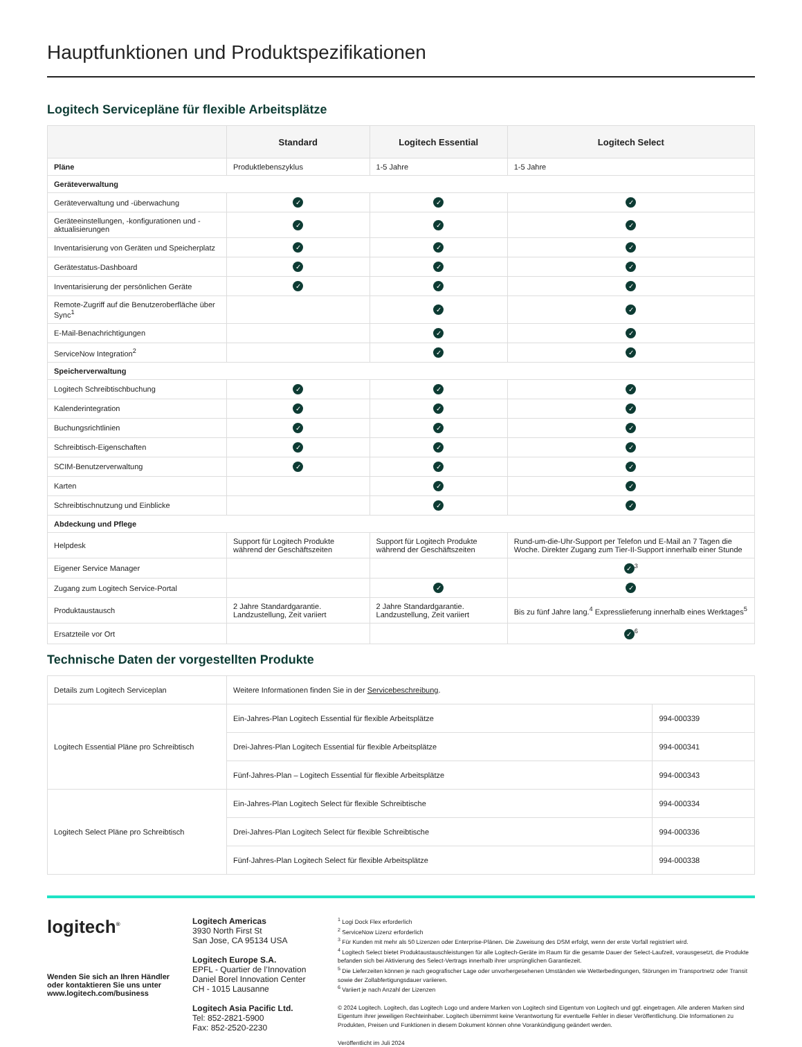Hauptfunktionen und Produktspezifikationen
Logitech Servicepläne für flexible Arbeitsplätze
| | Standard | Logitech Essential | Logitech Select |
| --- | --- | --- | --- |
| Pläne | Produktlebenszyklus | 1-5 Jahre | 1-5 Jahre |
| Geräteverwaltung | | | |
| Geräteverwaltung und -überwachung | ✓ | ✓ | ✓ |
| Geräteeinstellungen, -konfigurationen und -aktualisierungen | ✓ | ✓ | ✓ |
| Inventarisierung von Geräten und Speicherplatz | ✓ | ✓ | ✓ |
| Gerätestatus-Dashboard | ✓ | ✓ | ✓ |
| Inventarisierung der persönlichen Geräte | ✓ | ✓ | ✓ |
| Remote-Zugriff auf die Benutzeroberfläche über Sync<sup>1</sup> | | ✓ | ✓ |
| E-Mail-Benachrichtigungen | | ✓ | ✓ |
| ServiceNow Integration<sup>2</sup> | | ✓ | ✓ |
| Speicherverwaltung | | | |
| Logitech Schreibtischbuchung | ✓ | ✓ | ✓ |
| Kalenderintegration | ✓ | ✓ | ✓ |
| Buchungsrichtlinien | ✓ | ✓ | ✓ |
| Schreibtisch-Eigenschaften | ✓ | ✓ | ✓ |
| SCIM-Benutzerverwaltung | ✓ | ✓ | ✓ |
| Karten | | ✓ | ✓ |
| Schreibtischnutzung und Einblicke | | ✓ | ✓ |
| Abdeckung und Pflege | | | |
| Helpdesk | Support für Logitech Produkte während der Geschäftszeiten | Support für Logitech Produkte während der Geschäftszeiten | Rund-um-die-Uhr-Support per Telefon und E-Mail an 7 Tagen die Woche. Direkter Zugang zum Tier-II-Support innerhalb einer Stunde |
| Eigener Service Manager | | | ✓<sup>3</sup> |
| Zugang zum Logitech Service-Portal | | ✓ | ✓ |
| Produktaustausch | 2 Jahre Standardgarantie. Landzustellung, Zeit variiert | 2 Jahre Standardgarantie. Landzustellung, Zeit variiert | Bis zu fünf Jahre lang.<sup>4</sup> Expresslieferung innerhalb eines Werktages<sup>5</sup> |
| Ersatzteile vor Ort | | | ✓<sup>6</sup> |
Technische Daten der vorgestellten Produkte
| Details zum Logitech Serviceplan | Weitere Informationen finden Sie in der Servicebeschreibung . | |
| Logitech Essential Pläne pro Schreibtisch | Ein-Jahres-Plan Logitech Essential für flexible Arbeitsplätze | 994-000339 |
| | Drei-Jahres-Plan Logitech Essential für flexible Arbeitsplätze | 994-000341 |
| | Fünf-Jahres-Plan – Logitech Essential für flexible Arbeitsplätze | 994-000343 |
| Logitech Select Pläne pro Schreibtisch | Ein-Jahres-Plan Logitech Select für flexible Schreibtische | 994-000334 |
| | Drei-Jahres-Plan Logitech Select für flexible Schreibtische | 994-000336 |
| | Fünf-Jahres-Plan Logitech Select für flexible Arbeitsplätze | 994-000338 |
logitech<sup>®</sup>
Wenden Sie sich an Ihren Händler oder kontaktieren Sie uns unter www.logitech.com/business
Logitech Americas
3930 North First St
San Jose, CA 95134 USA
Logitech Europe S.A.
EPFL - Quartier de l’Innovation
Daniel Borel Innovation Center
CH - 1015 Lausanne
Logitech Asia Pacific Ltd.
Tel: 852-2821-5900
Fax: 852-2520-2230
<sup>1</sup> Logi Dock Flex erforderlich
<sup>2</sup> ServiceNow Lizenz erforderlich
<sup>3</sup> Für Kunden mit mehr als 50 Lizenzen oder Enterprise-Plänen. Die Zuweisung des DSM erfolgt, wenn der erste Vorfall registriert wird.
<sup>4</sup> Logitech Select bietet Produktaustauschleistungen für alle Logitech-Geräte im Raum für die gesamte Dauer der Select-Laufzeit, vorausgesetzt, die Produkte befanden sich bei Aktivierung des Select-Vertrags innerhalb ihrer ursprünglichen Garantiezeit.
<sup>5</sup> Die Lieferzeiten können je nach geografischer Lage oder unvorhergesehenen Umständen wie Wetterbedingungen, Störungen im Transportnetz oder Transit sowie der Zollabfertigungsdauer variieren.
<sup>6</sup> Variiert je nach Anzahl der Lizenzen
© 2024 Logitech. Logitech, das Logitech Logo und andere Marken von Logitech sind Eigentum von Logitech und ggf. eingetragen. Alle anderen Marken sind Eigentum ihrer jeweiligen Rechteinhaber. Logitech übernimmt keine Verantwortung für eventuelle Fehler in dieser Veröffentlichung. Die Informationen zu Produkten, Preisen und Funktionen in diesem Dokument können ohne Vorankündigung geändert werden.
Veröffentlicht im Juli 2024